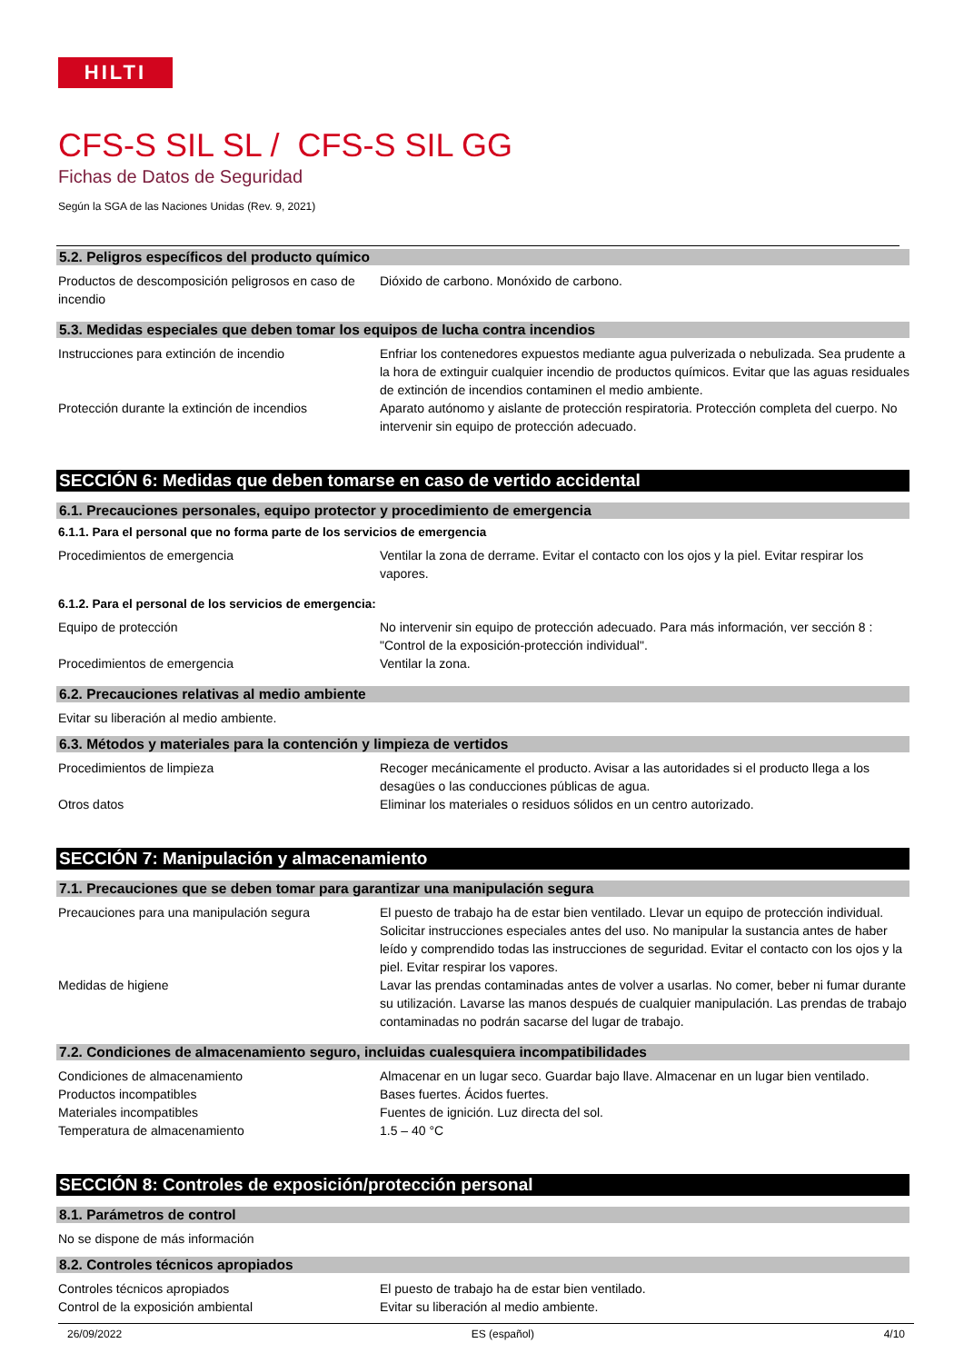HILTI
CFS-S SIL SL / CFS-S SIL GG
Fichas de Datos de Seguridad
Según la SGA de las Naciones Unidas (Rev. 9, 2021)
5.2. Peligros específicos del producto químico
Productos de descomposición peligrosos en caso de incendio
Dióxido de carbono. Monóxido de carbono.
5.3. Medidas especiales que deben tomar los equipos de lucha contra incendios
Instrucciones para extinción de incendio Enfriar los contenedores expuestos mediante agua pulverizada o nebulizada. Sea prudente a la hora de extinguir cualquier incendio de productos químicos. Evitar que las aguas residuales de extinción de incendios contaminen el medio ambiente.
Protección durante la extinción de incendios
Aparato autónomo y aislante de protección respiratoria. Protección completa del cuerpo. No intervenir sin equipo de protección adecuado.
SECCIÓN 6: Medidas que deben tomarse en caso de vertido accidental
6.1. Precauciones personales, equipo protector y procedimiento de emergencia
6.1.1. Para el personal que no forma parte de los servicios de emergencia
Procedimientos de emergencia Ventilar la zona de derrame. Evitar el contacto con los ojos y la piel. Evitar respirar los vapores.
6.1.2. Para el personal de los servicios de emergencia:
Equipo de protección No intervenir sin equipo de protección adecuado. Para más información, ver sección 8 : "Control de la exposición-protección individual".
Procedimientos de emergencia Ventilar la zona.
6.2. Precauciones relativas al medio ambiente
Evitar su liberación al medio ambiente.
6.3. Métodos y materiales para la contención y limpieza de vertidos
Procedimientos de limpieza Recoger mecánicamente el producto. Avisar a las autoridades si el producto llega a los desagües o las conducciones públicas de agua.
Otros datos Eliminar los materiales o residuos sólidos en un centro autorizado.
SECCIÓN 7: Manipulación y almacenamiento
7.1. Precauciones que se deben tomar para garantizar una manipulación segura
Precauciones para una manipulación segura El puesto de trabajo ha de estar bien ventilado. Llevar un equipo de protección individual. Solicitar instrucciones especiales antes del uso. No manipular la sustancia antes de haber leído y comprendido todas las instrucciones de seguridad. Evitar el contacto con los ojos y la piel. Evitar respirar los vapores.
Medidas de higiene Lavar las prendas contaminadas antes de volver a usarlas. No comer, beber ni fumar durante su utilización. Lavarse las manos después de cualquier manipulación. Las prendas de trabajo contaminadas no podrán sacarse del lugar de trabajo.
7.2. Condiciones de almacenamiento seguro, incluidas cualesquiera incompatibilidades
Condiciones de almacenamiento Almacenar en un lugar seco. Guardar bajo llave. Almacenar en un lugar bien ventilado.
Productos incompatibles Bases fuertes. Ácidos fuertes.
Materiales incompatibles Fuentes de ignición. Luz directa del sol.
Temperatura de almacenamiento 1.5 – 40 °C
SECCIÓN 8: Controles de exposición/protección personal
8.1. Parámetros de control
No se dispone de más información
8.2. Controles técnicos apropiados
Controles técnicos apropiados El puesto de trabajo ha de estar bien ventilado.
Control de la exposición ambiental Evitar su liberación al medio ambiente.
26/09/2022 ES (español) 4/10